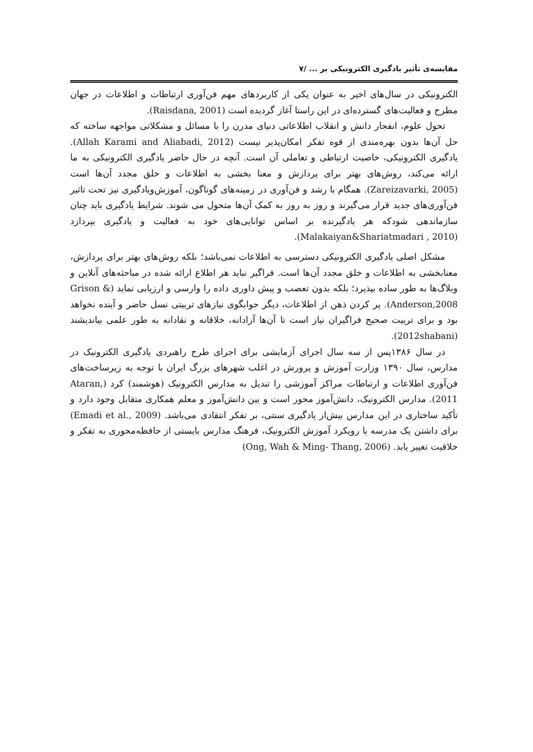مقایسه‌ی تأثیر یادگیری الکترونیکی بر ... /۷
الکترونیکی در سال‌های اخیر به عنوان یکی از کاربردهای مهم فن‌آوری ارتباطات و اطلاعات در جهان مطرح و فعالیت‌های گسترده‌ای در این راستا آغاز گردیده است (Raisdana, 2001).
تحول علوم، انفجار دانش و انقلاب اطلاعاتی دنیای مدرن را با مسائل و مشکلاتی مواجهه ساخته که حل آن‌ها بدون بهره‌مندی از قوه تفکر امکان‌پذیر نیست (Allah Karami and Aliabadi, 2012). یادگیری الکترونیکی، خاصیت ارتباطی و تعاملی آن است. آنچه در حال حاضر یادگیری الکترونیکی به ما ارائه می‌کند، روش‌های بهتر برای پردازش و معنا بخشی به اطلاعات و خلق مجدد آن‌ها است (Zareizavarki, 2005). همگام با رشد و فن‌آوری در زمینه‌های گوناگون، آموزش‌ویادگیری نیز تحت تاثیر فن‌آوری‌های جدید قرار می‌گیرند و روز به روز به کمک آن‌ها متحول می شوند. شرایط یادگیری باید چنان سازماندهی شودکه هر یادگیرنده بر اساس توانایی‌های خود به فعالیت و یادگیری بپردازد (Malakaiyan&Shariatmadari , 2010).
مشکل اصلی یادگیری الکترونیکی دسترسی به اطلاعات نمی‌باشد؛ بلکه روش‌های بهتر برای پردازش، معنابخشی به اطلاعات و خلق مجدد آن‌ها است. فراگیر نباید هر اطلاع ارائه شده در مباحثه‌های آنلاین و وبلاگ‌ها به طور ساده بپذیرد؛ بلکه بدون تعصب و پیش داوری داده را وارسی و ارزیابی نماید (Grison & Anderson,2008). پر کردن ذهن از اطلاعات، دیگر جوابگوی نیازهای تربیتی نسل حاضر و آینده نخواهد بود و برای تربیت صحیح فراگیران نیاز است تا آن‌ها آزادانه، خلاقانه و نقادانه به طور علمی بیاندیشند (2012shabani).
در سال ۱۳۸۶پس از سه سال اجرای آزمایشی برای اجرای طرح راهبردی یادگیری الکترونیک در مدارس، سال ۱۳۹۰ وزارت آموزش و پرورش در اغلب شهرهای بزرگ ایران با توجه به زیرساخت‌های فن‌آوری اطلاعات و ارتباطات مراکز آموزشی را تبدیل به مدارس الکترونیک (هوشمند) کرد (Ataran, 2011). مدارس الکترونیک، دانش‌آموز محور است و بین دانش‌آموز و معلم همکاری متقابل وجود دارد و تأکید ساختاری در این مدارس بیش‌از یادگیری سنتی، بر تفکر انتقادی می‌باشد. (Emadi et al., 2009) برای داشتن یک مدرسه با رویکرد آموزش الکترونیک، فرهنگ مدارس بایستی از حافظه‌محوری به تفکر و خلاقیت تغییر یابد. (Ong, Wah & Ming- Thang, 2006)